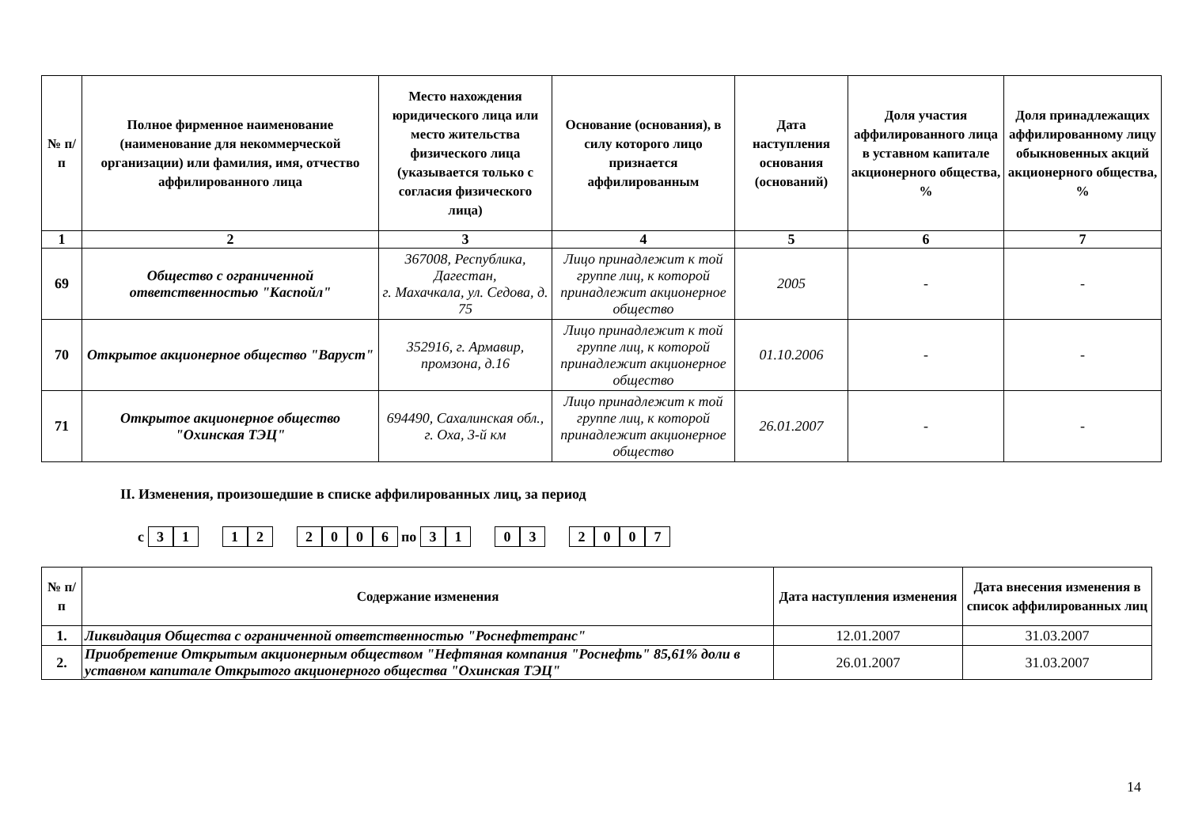| № п/п | Полное фирменное наименование (наименование для некоммерческой организации) или фамилия, имя, отчество аффилированного лица | Место нахождения юридического лица или место жительства физического лица (указывается только с согласия физического лица) | Основание (основания), в силу которого лицо признается аффилированным | Дата наступления основания (оснований) | Доля участия аффилированного лица в уставном капитале акционерного общества, % | Доля принадлежащих аффилированному лицу обыкновенных акций акционерного общества, % |
| --- | --- | --- | --- | --- | --- | --- |
| 1 | 2 | 3 | 4 | 5 | 6 | 7 |
| 69 | Общество с ограниченной ответственностью "Каспойл" | 367008, Республика, Дагестан, г. Махачкала, ул. Седова, д. 75 | Лицо принадлежит к той группе лиц, к которой принадлежит акционерное общество | 2005 | - | - |
| 70 | Открытое акционерное общество "Варуст" | 352916, г. Армавир, промзона, д.16 | Лицо принадлежит к той группе лиц, к которой принадлежит акционерное общество | 01.10.2006 | - | - |
| 71 | Открытое акционерное общество "Охинская ТЭЦ" | 694490, Сахалинская обл., г. Оха, 3-й км | Лицо принадлежит к той группе лиц, к которой принадлежит акционерное общество | 26.01.2007 | - | - |
II. Изменения, произошедшие в списке аффилированных лиц, за период
с 3 1 1 2 2006 по 3 1 0 3 2007
| № п/п | Содержание изменения | Дата наступления изменения | Дата внесения изменения в список аффилированных лиц |
| --- | --- | --- | --- |
| 1. | Ликвидация Общества с ограниченной ответственностью "Роснефтетранс" | 12.01.2007 | 31.03.2007 |
| 2. | Приобретение Открытым акционерным обществом "Нефтяная компания "Роснефть" 85,61% доли в уставном капитале Открытого акционерного общества "Охинская ТЭЦ" | 26.01.2007 | 31.03.2007 |
14